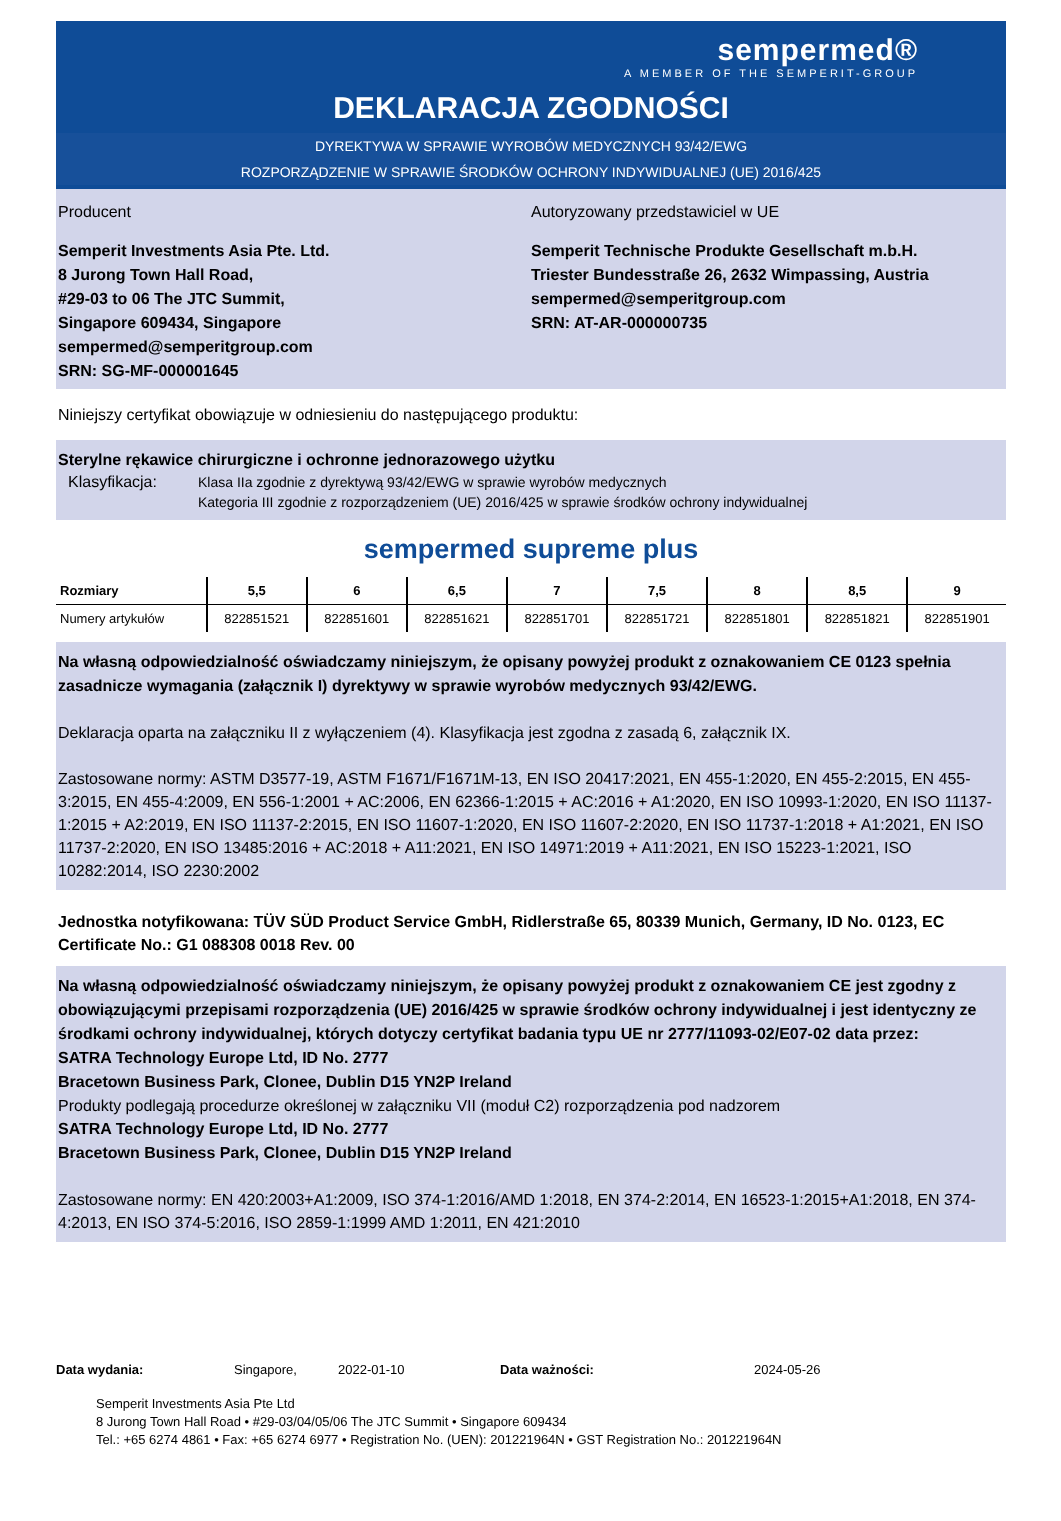sempermed®
A MEMBER OF THE SEMPERIT-GROUP
DEKLARACJA ZGODNOŚCI
DYREKTYWA W SPRAWIE WYROBÓW MEDYCZNYCH 93/42/EWG
ROZPORZĄDZENIE W SPRAWIE ŚRODKÓW OCHRONY INDYWIDUALNEJ (UE) 2016/425
Producent
Semperit Investments Asia Pte. Ltd.
8 Jurong Town Hall Road,
#29-03 to 06 The JTC Summit,
Singapore 609434, Singapore
sempermed@semperitgroup.com
SRN: SG-MF-000001645
Autoryzowany przedstawiciel w UE
Semperit Technische Produkte Gesellschaft m.b.H.
Triester Bundesstraße 26, 2632 Wimpassing, Austria
sempermed@semperitgroup.com
SRN: AT-AR-000000735
Niniejszy certyfikat obowiązuje w odniesieniu do następującego produktu:
Sterylne rękawice chirurgiczne i ochronne jednorazowego użytku
Klasyfikacja: Klasa IIa zgodnie z dyrektywą 93/42/EWG w sprawie wyrobów medycznych
Kategoria III zgodnie z rozporządzeniem (UE) 2016/425 w sprawie środków ochrony indywidualnej
sempermed supreme plus
| Rozmiary | 5,5 | 6 | 6,5 | 7 | 7,5 | 8 | 8,5 | 9 |
| --- | --- | --- | --- | --- | --- | --- | --- | --- |
| Numery artykułów | 822851521 | 822851601 | 822851621 | 822851701 | 822851721 | 822851801 | 822851821 | 822851901 |
Na własną odpowiedzialność oświadczamy niniejszym, że opisany powyżej produkt z oznakowaniem CE 0123 spełnia zasadnicze wymagania (załącznik I) dyrektywy w sprawie wyrobów medycznych 93/42/EWG.
Deklaracja oparta na załączniku II z wyłączeniem (4). Klasyfikacja jest zgodna z zasadą 6, załącznik IX.
Zastosowane normy: ASTM D3577-19, ASTM F1671/F1671M-13, EN ISO 20417:2021, EN 455-1:2020, EN 455-2:2015, EN 455-3:2015, EN 455-4:2009, EN 556-1:2001 + AC:2006, EN 62366-1:2015 + AC:2016 + A1:2020, EN ISO 10993-1:2020, EN ISO 11137-1:2015 + A2:2019, EN ISO 11137-2:2015, EN ISO 11607-1:2020, EN ISO 11607-2:2020, EN ISO 11737-1:2018 + A1:2021, EN ISO 11737-2:2020, EN ISO 13485:2016 + AC:2018 + A11:2021, EN ISO 14971:2019 + A11:2021, EN ISO 15223-1:2021, ISO 10282:2014, ISO 2230:2002
Jednostka notyfikowana: TÜV SÜD Product Service GmbH, Ridlerstraße 65, 80339 Munich, Germany, ID No. 0123, EC Certificate No.: G1 088308 0018 Rev. 00
Na własną odpowiedzialność oświadczamy niniejszym, że opisany powyżej produkt z oznakowaniem CE jest zgodny z obowiązującymi przepisami rozporządzenia (UE) 2016/425 w sprawie środków ochrony indywidualnej i jest identyczny ze środkami ochrony indywidualnej, których dotyczy certyfikat badania typu UE nr 2777/11093-02/E07-02 data przez:
SATRA Technology Europe Ltd, ID No. 2777
Bracetown Business Park, Clonee, Dublin D15 YN2P Ireland
Produkty podlegają procedurze określonej w załączniku VII (moduł C2) rozporządzenia pod nadzorem
SATRA Technology Europe Ltd, ID No. 2777
Bracetown Business Park, Clonee, Dublin D15 YN2P Ireland
Zastosowane normy: EN 420:2003+A1:2009, ISO 374-1:2016/AMD 1:2018, EN 374-2:2014, EN 16523-1:2015+A1:2018, EN 374-4:2013, EN ISO 374-5:2016, ISO 2859-1:1999 AMD 1:2011, EN 421:2010
Data wydania: Singapore, 2022-01-10 Data ważności: 2024-05-26
Semperit Investments Asia Pte Ltd
8 Jurong Town Hall Road • #29-03/04/05/06 The JTC Summit • Singapore 609434
Tel.: +65 6274 4861 • Fax: +65 6274 6977 • Registration No. (UEN): 201221964N • GST Registration No.: 201221964N